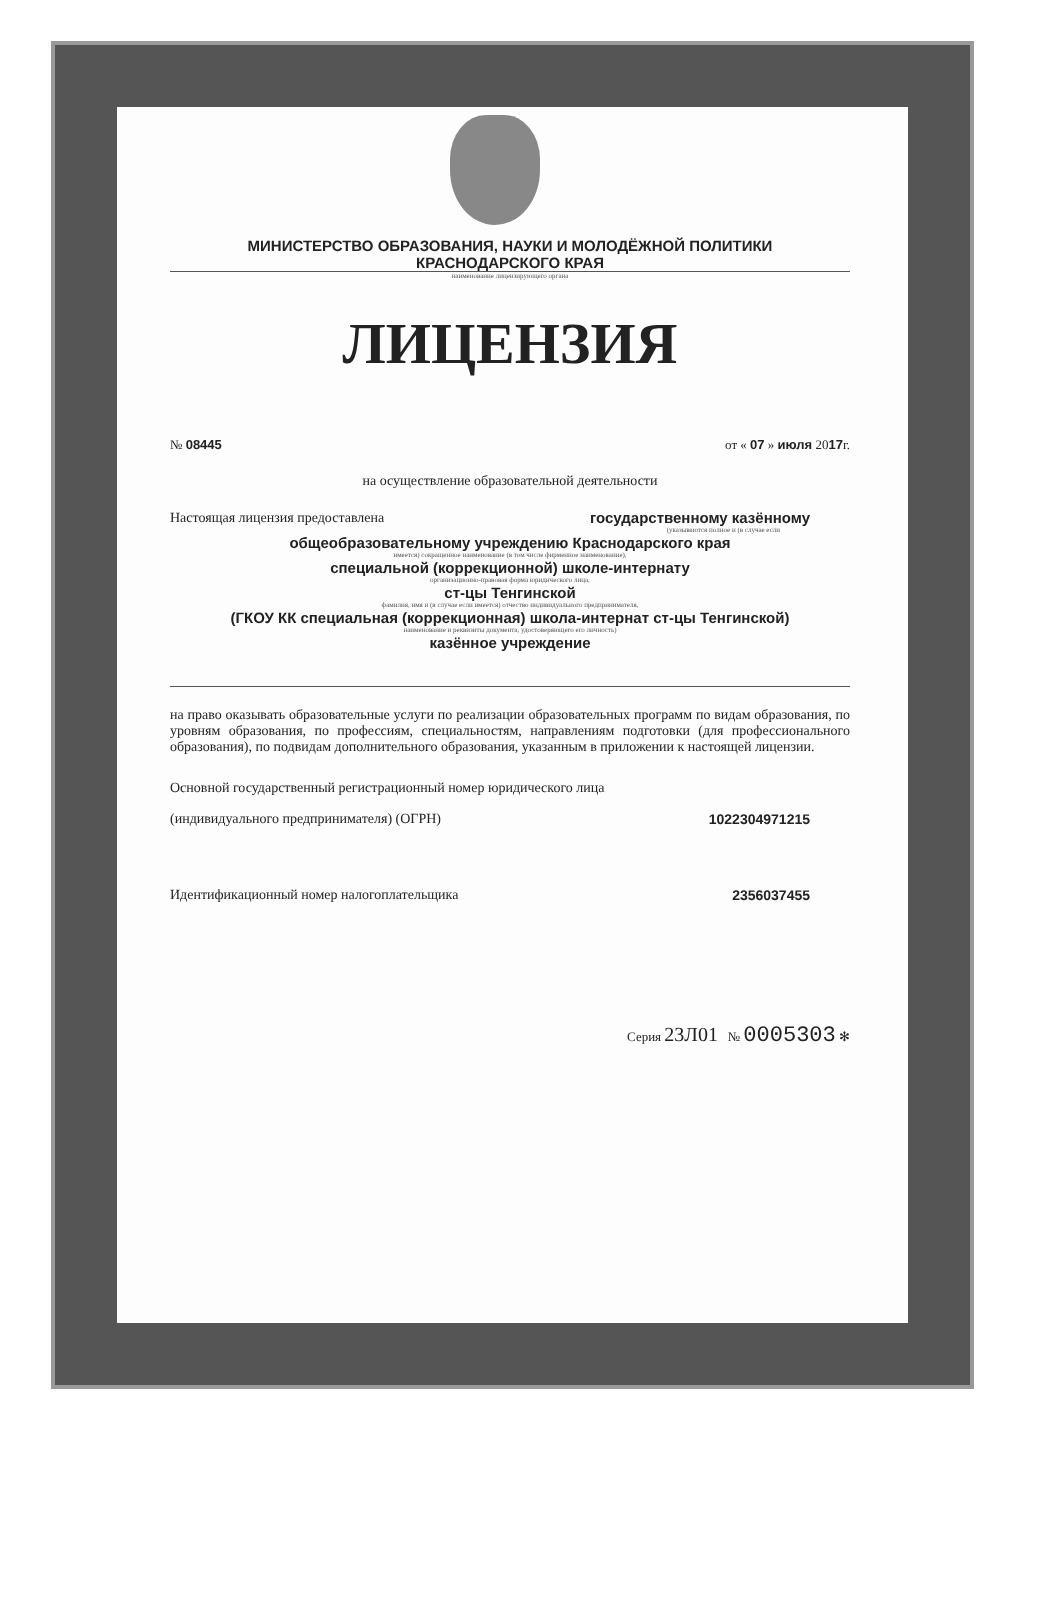МИНИСТЕРСТВО ОБРАЗОВАНИЯ, НАУКИ И МОЛОДЁЖНОЙ ПОЛИТИКИ
КРАСНОДАРСКОГО КРАЯ
наименование лицензирующего органа
ЛИЦЕНЗИЯ
№ 08445 от « 07 » июля 2017г.
на осуществление образовательной деятельности
Настоящая лицензия предоставлена государственному казённому
(указываются полное и (в случае если
общеобразовательному учреждению Краснодарского края
имеется) сокращенное наименование (в том числе фирменное наименование),
специальной (коррекционной) школе-интернату
организационно-правовая форма юридического лица,
ст-цы Тенгинской
фамилия, имя и (в случае если имеется) отчество индивидуального предпринимателя,
(ГКОУ КК специальная (коррекционная) школа-интернат ст-цы Тенгинской)
наименование и реквизиты документа, удостоверяющего его личность)
казённое учреждение
на право оказывать образовательные услуги по реализации образовательных программ по видам образования, по уровням образования, по профессиям, специальностям, направлениям подготовки (для профессионального образования), по подвидам дополнительного образования, указанным в приложении к настоящей лицензии.
Основной государственный регистрационный номер юридического лица
(индивидуального предпринимателя) (ОГРН) 1022304971215
Идентификационный номер налогоплательщика 2356037455
Серия 23Л01 № 0005303 ✻